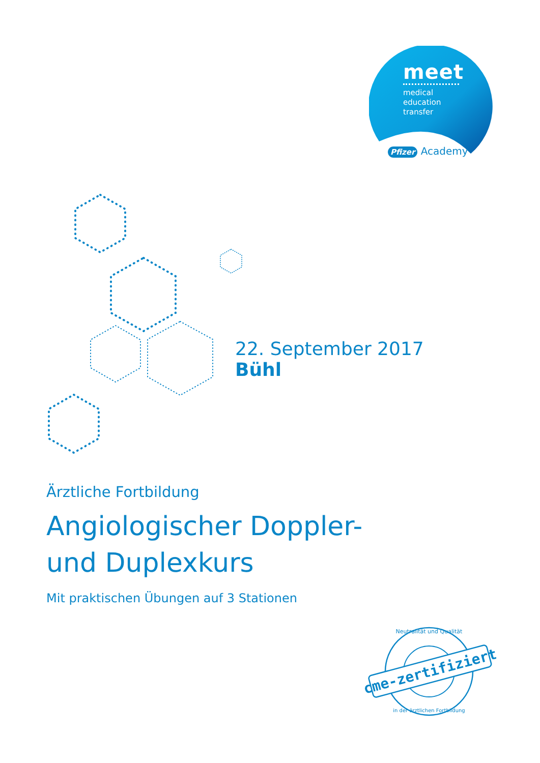meet
medical
education
transfer
Pfizer Academy
22. September 2017
Bühl
Ärztliche Fortbildung
Angiologischer Doppler-
und Duplexkurs
Mit praktischen Übungen auf 3 Stationen
cme-zertifiziert
Neutralität und Qualität
in der ärztlichen Fortbildung